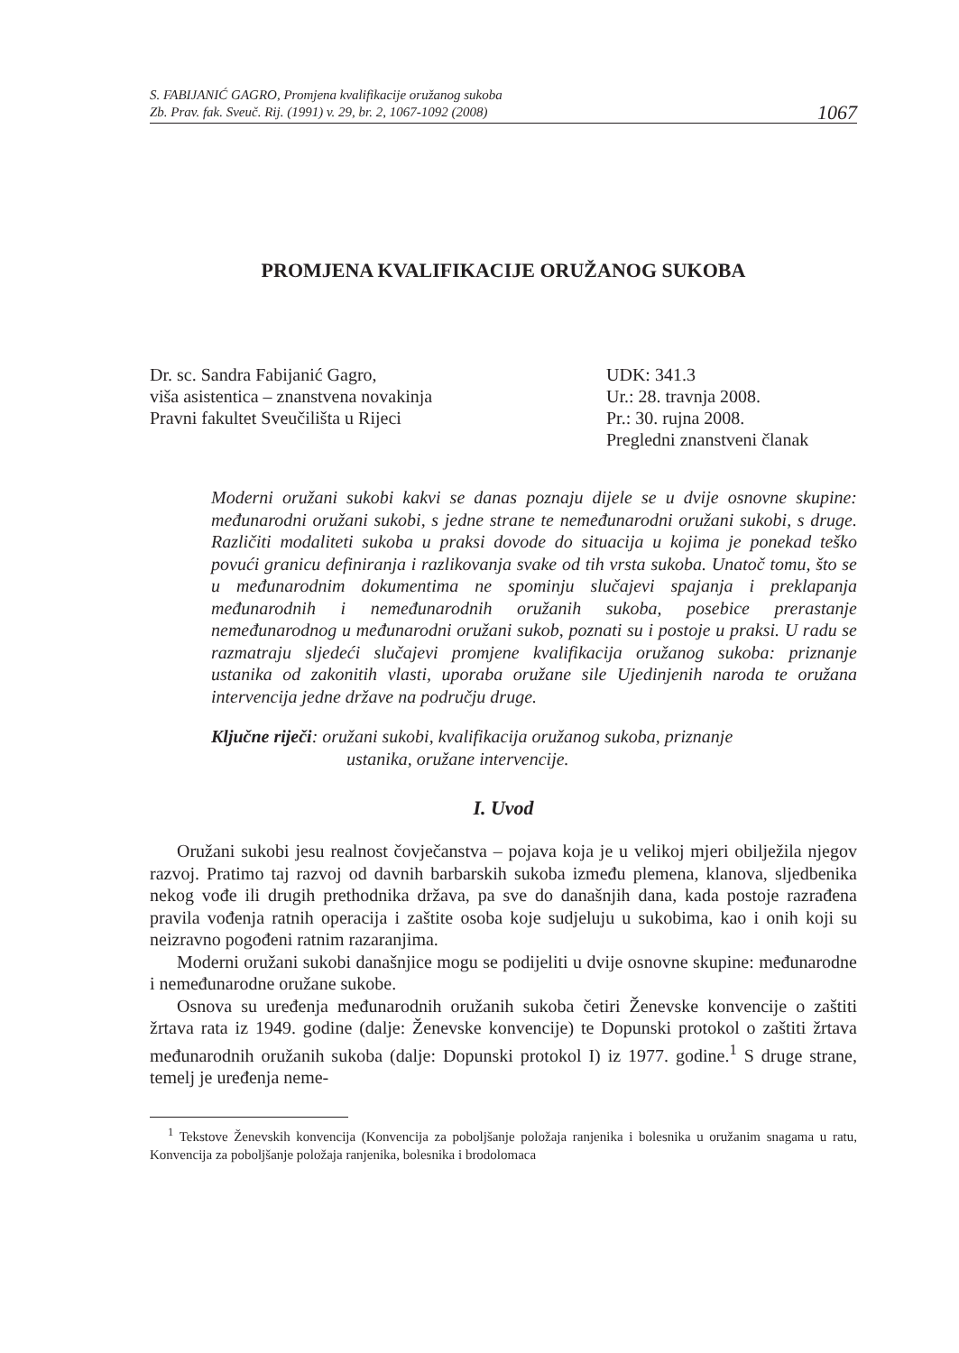S. FABIJANIĆ GAGRO, Promjena kvalifikacije oružanog sukoba
Zb. Prav. fak. Sveuč. Rij. (1991) v. 29, br. 2, 1067-1092 (2008)
1067
PROMJENA KVALIFIKACIJE ORUŽANOG SUKOBA
Dr. sc. Sandra Fabijanić Gagro,
viša asistentica – znanstvena novakinja
Pravni fakultet Sveučilišta u Rijeci
UDK: 341.3
Ur.: 28. travnja 2008.
Pr.: 30. rujna 2008.
Pregledni znanstveni članak
Moderni oružani sukobi kakvi se danas poznaju dijele se u dvije osnovne skupine: međunarodni oružani sukobi, s jedne strane te nemeđunarodni oružani sukobi, s druge. Različiti modaliteti sukoba u praksi dovode do situacija u kojima je ponekad teško povući granicu definiranja i razlikovanja svake od tih vrsta sukoba. Unatoč tomu, što se u međunarodnim dokumentima ne spominju slučajevi spajanja i preklapanja međunarodnih i nemeđunarodnih oružanih sukoba, posebice prerastanje nemeđunarodnog u međunarodni oružani sukob, poznati su i postoje u praksi. U radu se razmatraju sljedeći slučajevi promjene kvalifikacija oružanog sukoba: priznanje ustanika od zakonitih vlasti, uporaba oružane sile Ujedinjenih naroda te oružana intervencija jedne države na području druge.
Ključne riječi: oružani sukobi, kvalifikacija oružanog sukoba, priznanje
ustanika, oružane intervencije.
I. Uvod
Oružani sukobi jesu realnost čovječanstva – pojava koja je u velikoj mjeri obilježila njegov razvoj. Pratimo taj razvoj od davnih barbarskih sukoba između plemena, klanova, sljedbenika nekog vođe ili drugih prethodnika država, pa sve do današnjih dana, kada postoje razrađena pravila vođenja ratnih operacija i zaštite osoba koje sudjeluju u sukobima, kao i onih koji su neizravno pogođeni ratnim razaranjima.
Moderni oružani sukobi današnjice mogu se podijeliti u dvije osnovne skupine: međunarodne i nemeđunarodne oružane sukobe.
Osnova su uređenja međunarodnih oružanih sukoba četiri Ženevske konvencije o zaštiti žrtava rata iz 1949. godine (dalje: Ženevske konvencije) te Dopunski protokol o zaštiti žrtava međunarodnih oružanih sukoba (dalje: Dopunski protokol I) iz 1977. godine.<sup>1</sup> S druge strane, temelj je uređenja neme-
<sup>1</sup> Tekstove Ženevskih konvencija (Konvencija za poboljšanje položaja ranjenika i bolesnika u oružanim snagama u ratu, Konvencija za poboljšanje položaja ranjenika, bolesnika i brodolomaca